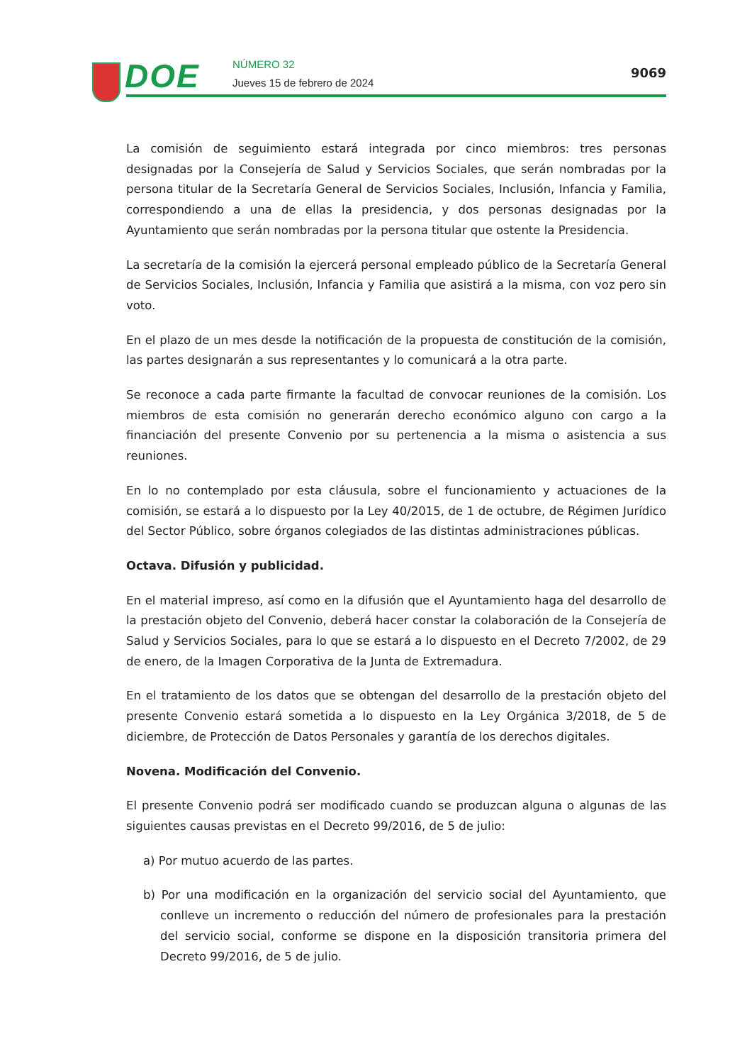DOE NÚMERO 32
Jueves 15 de febrero de 2024
9069
La comisión de seguimiento estará integrada por cinco miembros: tres personas designadas por la Consejería de Salud y Servicios Sociales, que serán nombradas por la persona titular de la Secretaría General de Servicios Sociales, Inclusión, Infancia y Familia, correspondiendo a una de ellas la presidencia, y dos personas designadas por la Ayuntamiento que serán nombradas por la persona titular que ostente la Presidencia.
La secretaría de la comisión la ejercerá personal empleado público de la Secretaría General de Servicios Sociales, Inclusión, Infancia y Familia que asistirá a la misma, con voz pero sin voto.
En el plazo de un mes desde la notificación de la propuesta de constitución de la comisión, las partes designarán a sus representantes y lo comunicará a la otra parte.
Se reconoce a cada parte firmante la facultad de convocar reuniones de la comisión. Los miembros de esta comisión no generarán derecho económico alguno con cargo a la financiación del presente Convenio por su pertenencia a la misma o asistencia a sus reuniones.
En lo no contemplado por esta cláusula, sobre el funcionamiento y actuaciones de la comisión, se estará a lo dispuesto por la Ley 40/2015, de 1 de octubre, de Régimen Jurídico del Sector Público, sobre órganos colegiados de las distintas administraciones públicas.
Octava. Difusión y publicidad.
En el material impreso, así como en la difusión que el Ayuntamiento haga del desarrollo de la prestación objeto del Convenio, deberá hacer constar la colaboración de la Consejería de Salud y Servicios Sociales, para lo que se estará a lo dispuesto en el Decreto 7/2002, de 29 de enero, de la Imagen Corporativa de la Junta de Extremadura.
En el tratamiento de los datos que se obtengan del desarrollo de la prestación objeto del presente Convenio estará sometida a lo dispuesto en la Ley Orgánica 3/2018, de 5 de diciembre, de Protección de Datos Personales y garantía de los derechos digitales.
Novena. Modificación del Convenio.
El presente Convenio podrá ser modificado cuando se produzcan alguna o algunas de las siguientes causas previstas en el Decreto 99/2016, de 5 de julio:
a) Por mutuo acuerdo de las partes.
b) Por una modificación en la organización del servicio social del Ayuntamiento, que conlleve un incremento o reducción del número de profesionales para la prestación del servicio social, conforme se dispone en la disposición transitoria primera del Decreto 99/2016, de 5 de julio.